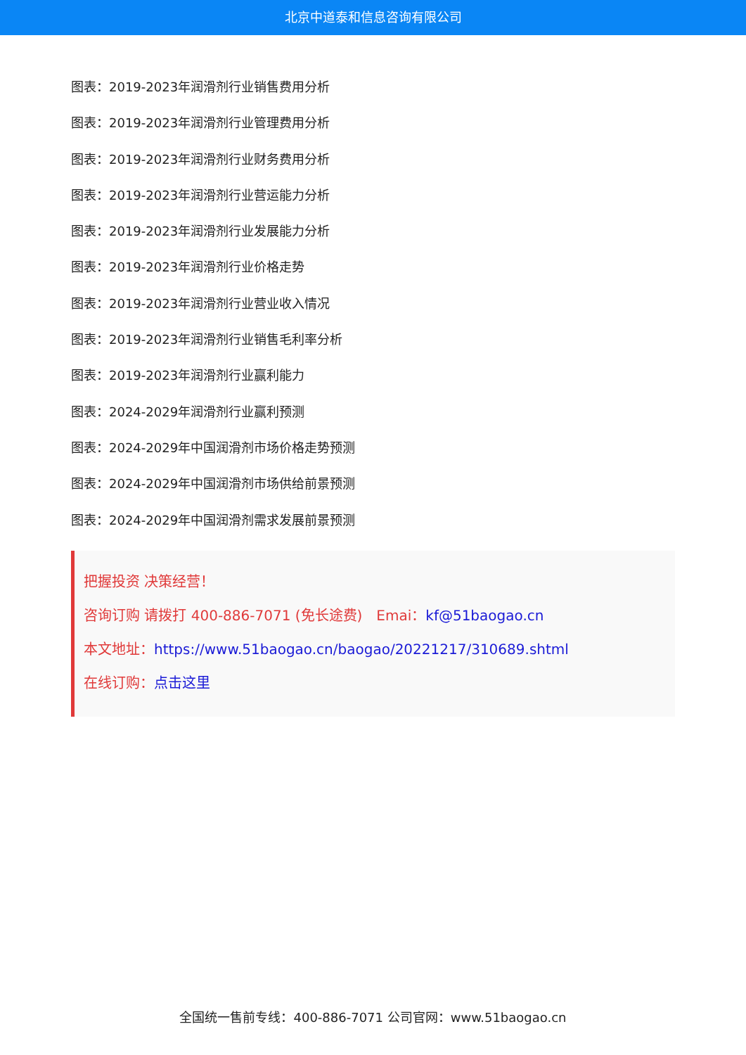北京中道泰和信息咨询有限公司
图表：2019-2023年润滑剂行业销售费用分析
图表：2019-2023年润滑剂行业管理费用分析
图表：2019-2023年润滑剂行业财务费用分析
图表：2019-2023年润滑剂行业营运能力分析
图表：2019-2023年润滑剂行业发展能力分析
图表：2019-2023年润滑剂行业价格走势
图表：2019-2023年润滑剂行业营业收入情况
图表：2019-2023年润滑剂行业销售毛利率分析
图表：2019-2023年润滑剂行业赢利能力
图表：2024-2029年润滑剂行业赢利预测
图表：2024-2029年中国润滑剂市场价格走势预测
图表：2024-2029年中国润滑剂市场供给前景预测
图表：2024-2029年中国润滑剂需求发展前景预测
把握投资 决策经营！
咨询订购 请拨打 400-886-7071 (免长途费)　Emai：kf@51baogao.cn
本文地址：https://www.51baogao.cn/baogao/20221217/310689.shtml
在线订购：点击这里
全国统一售前专线：400-886-7071 公司官网：www.51baogao.cn